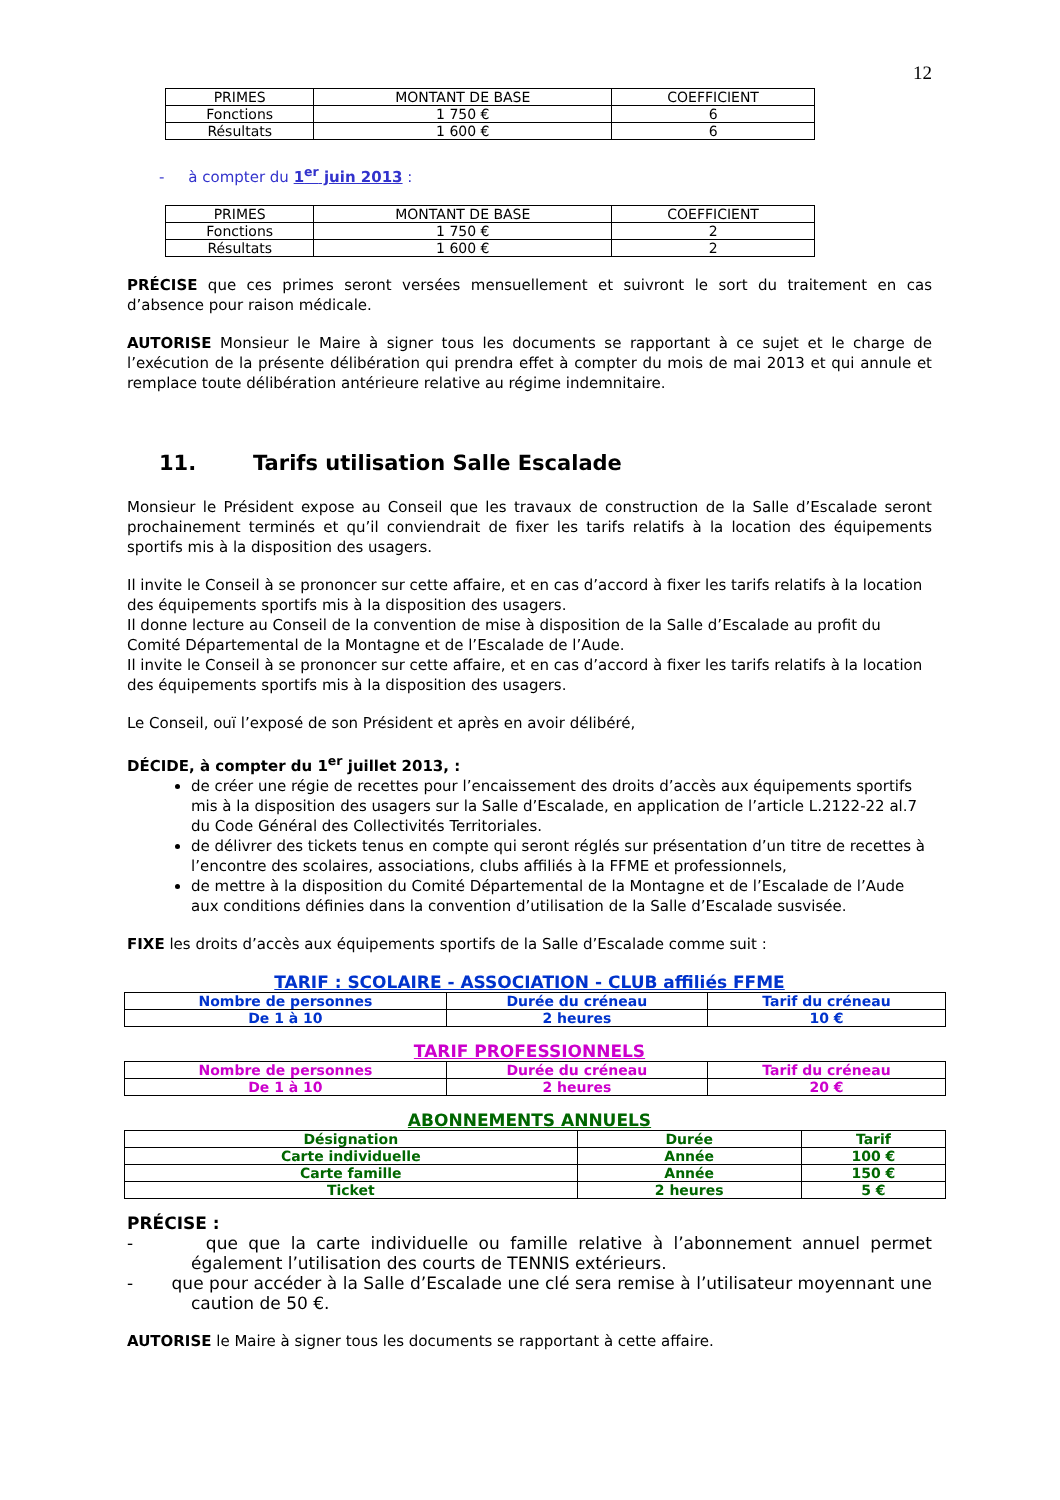12
| PRIMES | MONTANT DE BASE | COEFFICIENT |
| Fonctions | 1 750 € | 6 |
| Résultats | 1 600 € | 6 |
- à compter du 1<sup>er</sup> juin 2013 :
| PRIMES | MONTANT DE BASE | COEFFICIENT |
| Fonctions | 1 750 € | 2 |
| Résultats | 1 600 € | 2 |
PRÉCISE que ces primes seront versées mensuellement et suivront le sort du traitement en cas d’absence pour raison médicale.
AUTORISE Monsieur le Maire à signer tous les documents se rapportant à ce sujet et le charge de l’exécution de la présente délibération qui prendra effet à compter du mois de mai 2013 et qui annule et remplace toute délibération antérieure relative au régime indemnitaire.
11. Tarifs utilisation Salle Escalade
Monsieur le Président expose au Conseil que les travaux de construction de la Salle d’Escalade seront prochainement terminés et qu’il conviendrait de fixer les tarifs relatifs à la location des équipements sportifs mis à la disposition des usagers.
Il invite le Conseil à se prononcer sur cette affaire, et en cas d’accord à fixer les tarifs relatifs à la location des équipements sportifs mis à la disposition des usagers.
Il donne lecture au Conseil de la convention de mise à disposition de la Salle d’Escalade au profit du Comité Départemental de la Montagne et de l’Escalade de l’Aude.
Il invite le Conseil à se prononcer sur cette affaire, et en cas d’accord à fixer les tarifs relatifs à la location des équipements sportifs mis à la disposition des usagers.
Le Conseil, ouï l’exposé de son Président et après en avoir délibéré,
DÉCIDE, à compter du 1<sup>er</sup> juillet 2013, :
de créer une régie de recettes pour l’encaissement des droits d’accès aux équipements sportifs mis à la disposition des usagers sur la Salle d’Escalade, en application de l’article L.2122-22 al.7 du Code Général des Collectivités Territoriales.
de délivrer des tickets tenus en compte qui seront réglés sur présentation d’un titre de recettes à l’encontre des scolaires, associations, clubs affiliés à la FFME et professionnels,
de mettre à la disposition du Comité Départemental de la Montagne et de l’Escalade de l’Aude aux conditions définies dans la convention d’utilisation de la Salle d’Escalade susvisée.
FIXE les droits d’accès aux équipements sportifs de la Salle d’Escalade comme suit :
TARIF : SCOLAIRE - ASSOCIATION - CLUB affiliés FFME
| Nombre de personnes | Durée du créneau | Tarif du créneau |
| De 1 à 10 | 2 heures | 10 € |
TARIF PROFESSIONNELS
| Nombre de personnes | Durée du créneau | Tarif du créneau |
| De 1 à 10 | 2 heures | 20 € |
ABONNEMENTS ANNUELS
| Désignation | Durée | Tarif |
| Carte individuelle | Année | 100 € |
| Carte famille | Année | 150 € |
| Ticket | 2 heures | 5 € |
PRÉCISE :
- que que la carte individuelle ou famille relative à l’abonnement annuel permet également l’utilisation des courts de TENNIS extérieurs.
- que pour accéder à la Salle d’Escalade une clé sera remise à l’utilisateur moyennant une caution de 50 €.
AUTORISE le Maire à signer tous les documents se rapportant à cette affaire.